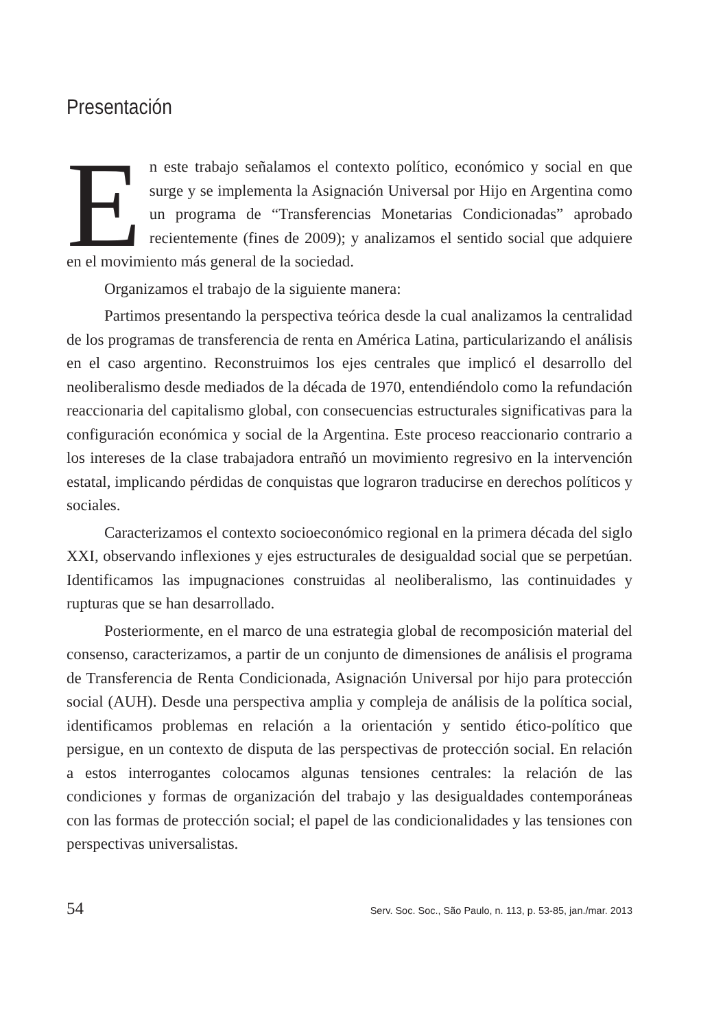Presentación
En este trabajo señalamos el contexto político, económico y social en que surge y se implementa la Asignación Universal por Hijo en Argentina como un programa de “Transferencias Monetarias Condicionadas” aprobado recientemente (fines de 2009); y analizamos el sentido social que adquiere en el movimiento más general de la sociedad.
Organizamos el trabajo de la siguiente manera:
Partimos presentando la perspectiva teórica desde la cual analizamos la centralidad de los programas de transferencia de renta en América Latina, particularizando el análisis en el caso argentino. Reconstruimos los ejes centrales que implicó el desarrollo del neoliberalismo desde mediados de la década de 1970, entendiéndolo como la refundación reaccionaria del capitalismo global, con consecuencias estructurales significativas para la configuración económica y social de la Argentina. Este proceso reaccionario contrario a los intereses de la clase trabajadora entrañó un movimiento regresivo en la intervención estatal, implicando pérdidas de conquistas que lograron traducirse en derechos políticos y sociales.
Caracterizamos el contexto socioeconómico regional en la primera década del siglo XXI, observando inflexiones y ejes estructurales de desigualdad social que se perpetúan. Identificamos las impugnaciones construidas al neoliberalismo, las continuidades y rupturas que se han desarrollado.
Posteriormente, en el marco de una estrategia global de recomposición material del consenso, caracterizamos, a partir de un conjunto de dimensiones de análisis el programa de Transferencia de Renta Condicionada, Asignación Universal por hijo para protección social (AUH). Desde una perspectiva amplia y compleja de análisis de la política social, identificamos problemas en relación a la orientación y sentido ético-político que persigue, en un contexto de disputa de las perspectivas de protección social. En relación a estos interrogantes colocamos algunas tensiones centrales: la relación de las condiciones y formas de organización del trabajo y las desigualdades contemporáneas con las formas de protección social; el papel de las condicionalidades y las tensiones con perspectivas universalistas.
54 Serv. Soc. Soc., São Paulo, n. 113, p. 53-85, jan./mar. 2013